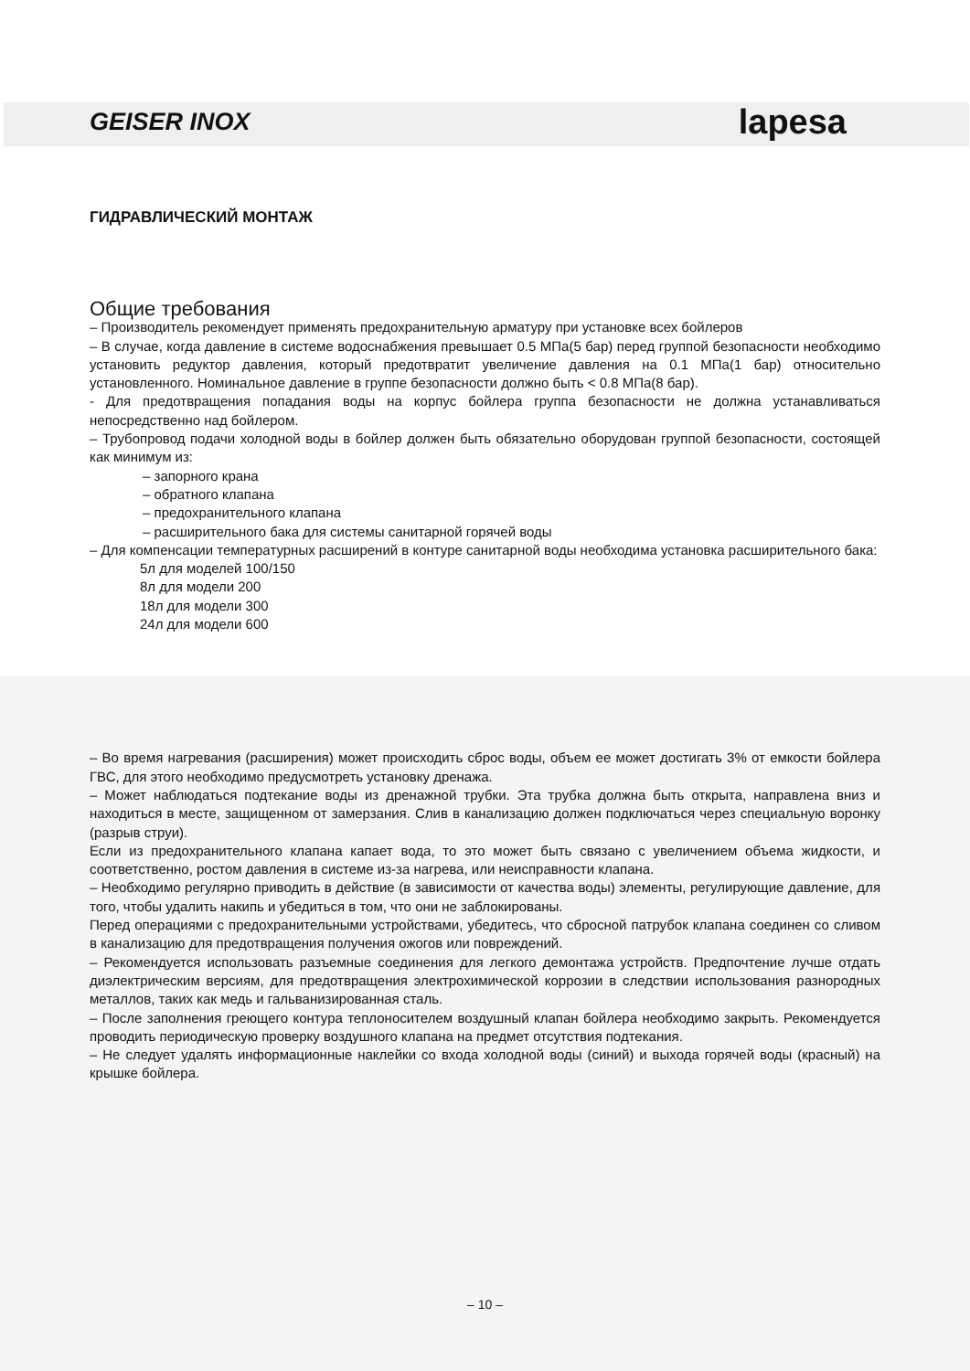GEISER INOX lapesa
ГИДРАВЛИЧЕСКИЙ МОНТАЖ
Общие требования
– Производитель рекомендует применять предохранительную арматуру при установке всех бойлеров
– В случае, когда давление в системе водоснабжения превышает 0.5 МПа(5 бар) перед группой безопасности необходимо установить редуктор давления, который предотвратит увеличение давления на 0.1 МПа(1 бар) относительно установленного. Номинальное давление в группе безопасности должно быть < 0.8 МПа(8 бар).
- Для предотвращения попадания воды на корпус бойлера группа безопасности не должна устанавливаться непосредственно над бойлером.
– Трубопровод подачи холодной воды в бойлер должен быть обязательно оборудован группой безопасности, состоящей как минимум из:
– запорного крана
– обратного клапана
– предохранительного клапана
– расширительного бака для системы санитарной горячей воды
– Для компенсации температурных расширений в контуре санитарной воды необходима установка расширительного бака:
5л для моделей 100/150
8л для модели 200
18л для модели 300
24л для модели 600
– Во время нагревания (расширения) может происходить сброс воды, объем ее может достигать 3% от емкости бойлера ГВС, для этого необходимо предусмотреть установку дренажа.
– Может наблюдаться подтекание воды из дренажной трубки. Эта трубка должна быть открыта, направлена вниз и находиться в месте, защищенном от замерзания. Слив в канализацию должен подключаться через специальную воронку (разрыв струи).
Если из предохранительного клапана капает вода, то это может быть связано с увеличением объема жидкости, и соответственно, ростом давления в системе из-за нагрева, или неисправности клапана.
– Необходимо регулярно приводить в действие (в зависимости от качества воды) элементы, регулирующие давление, для того, чтобы удалить накипь и убедиться в том, что они не заблокированы.
Перед операциями с предохранительными устройствами, убедитесь, что сбросной патрубок клапана соединен со сливом в канализацию для предотвращения получения ожогов или повреждений.
– Рекомендуется использовать разъемные соединения для легкого демонтажа устройств. Предпочтение лучше отдать диэлектрическим версиям, для предотвращения электрохимической коррозии в следствии использования разнородных металлов, таких как медь и гальванизированная сталь.
– После заполнения греющего контура теплоносителем воздушный клапан бойлера необходимо закрыть. Рекомендуется проводить периодическую проверку воздушного клапана на предмет отсутствия подтекания.
– Не следует удалять информационные наклейки со входа холодной воды (синий) и выхода горячей воды (красный) на крышке бойлера.
– 10 –